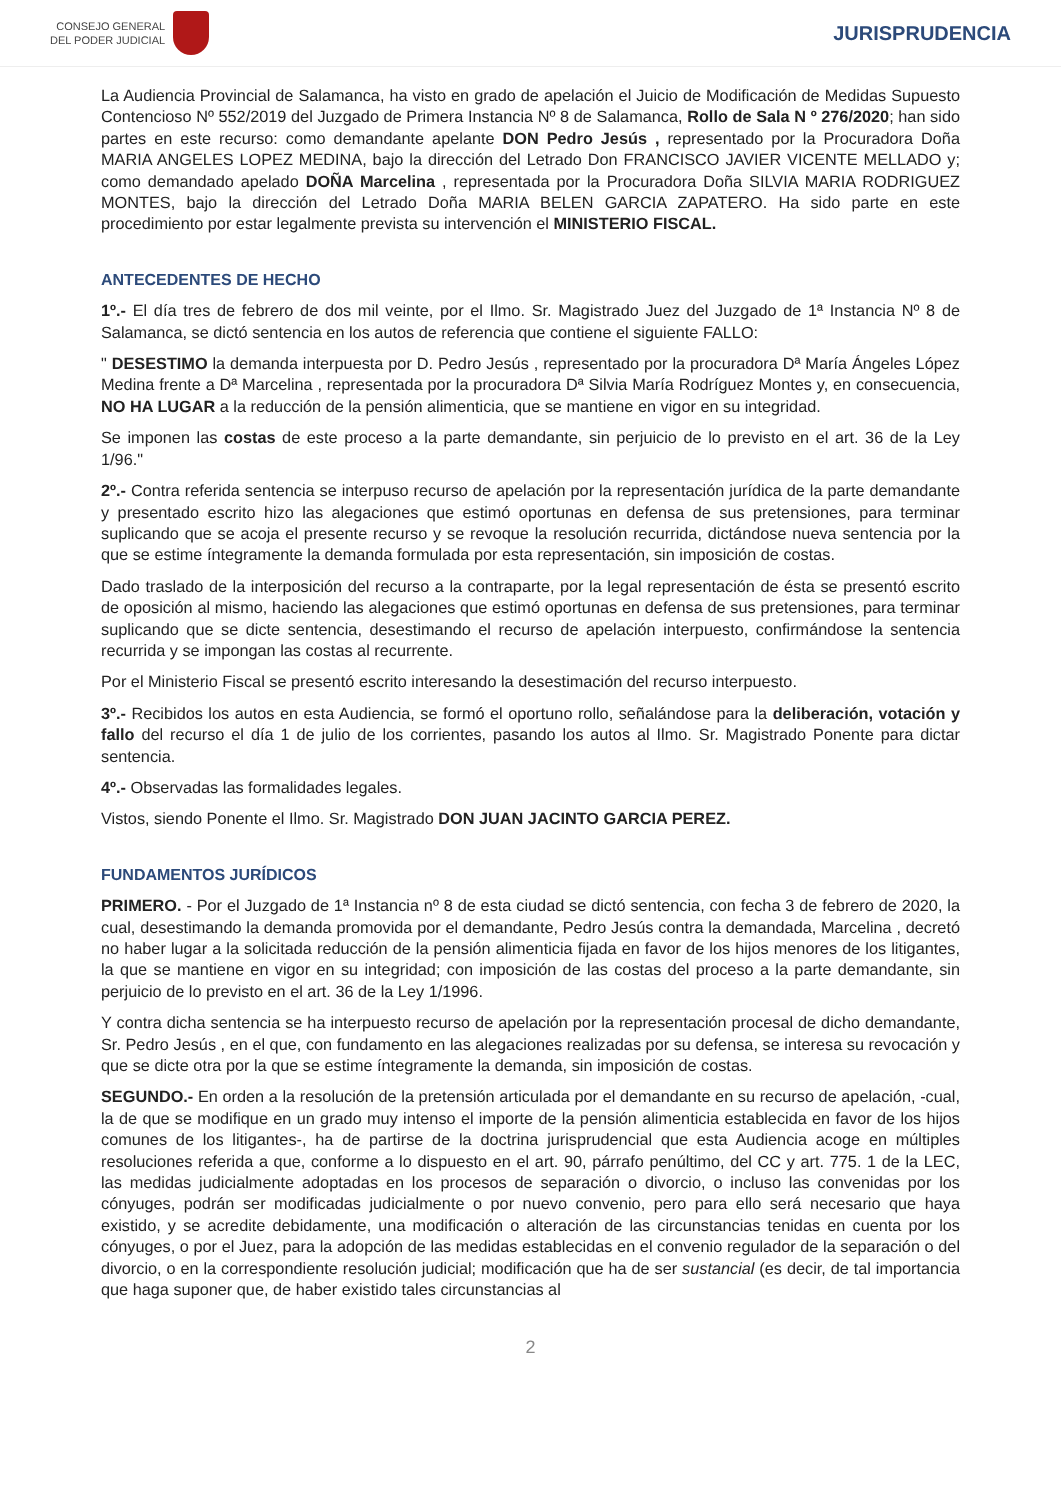CONSEJO GENERAL
DEL PODER JUDICIAL
JURISPRUDENCIA
La Audiencia Provincial de Salamanca, ha visto en grado de apelación el Juicio de Modificación de Medidas Supuesto Contencioso Nº 552/2019 del Juzgado de Primera Instancia Nº 8 de Salamanca, Rollo de Sala N º 276/2020; han sido partes en este recurso: como demandante apelante DON Pedro Jesús , representado por la Procuradora Doña MARIA ANGELES LOPEZ MEDINA, bajo la dirección del Letrado Don FRANCISCO JAVIER VICENTE MELLADO y; como demandado apelado DOÑA Marcelina , representada por la Procuradora Doña SILVIA MARIA RODRIGUEZ MONTES, bajo la dirección del Letrado Doña MARIA BELEN GARCIA ZAPATERO. Ha sido parte en este procedimiento por estar legalmente prevista su intervención el MINISTERIO FISCAL.
ANTECEDENTES DE HECHO
1º.- El día tres de febrero de dos mil veinte, por el Ilmo. Sr. Magistrado Juez del Juzgado de 1ª Instancia Nº 8 de Salamanca, se dictó sentencia en los autos de referencia que contiene el siguiente FALLO:
" DESESTIMO la demanda interpuesta por D. Pedro Jesús , representado por la procuradora Dª María Ángeles López Medina frente a Dª Marcelina , representada por la procuradora Dª Silvia María Rodríguez Montes y, en consecuencia, NO HA LUGAR a la reducción de la pensión alimenticia, que se mantiene en vigor en su integridad.
Se imponen las costas de este proceso a la parte demandante, sin perjuicio de lo previsto en el art. 36 de la Ley 1/96."
2º.- Contra referida sentencia se interpuso recurso de apelación por la representación jurídica de la parte demandante y presentado escrito hizo las alegaciones que estimó oportunas en defensa de sus pretensiones, para terminar suplicando que se acoja el presente recurso y se revoque la resolución recurrida, dictándose nueva sentencia por la que se estime íntegramente la demanda formulada por esta representación, sin imposición de costas.
Dado traslado de la interposición del recurso a la contraparte, por la legal representación de ésta se presentó escrito de oposición al mismo, haciendo las alegaciones que estimó oportunas en defensa de sus pretensiones, para terminar suplicando que se dicte sentencia, desestimando el recurso de apelación interpuesto, confirmándose la sentencia recurrida y se impongan las costas al recurrente.
Por el Ministerio Fiscal se presentó escrito interesando la desestimación del recurso interpuesto.
3º.- Recibidos los autos en esta Audiencia, se formó el oportuno rollo, señalándose para la deliberación, votación y fallo del recurso el día 1 de julio de los corrientes, pasando los autos al Ilmo. Sr. Magistrado Ponente para dictar sentencia.
4º.- Observadas las formalidades legales.
Vistos, siendo Ponente el Ilmo. Sr. Magistrado DON JUAN JACINTO GARCIA PEREZ.
FUNDAMENTOS JURÍDICOS
PRIMERO. - Por el Juzgado de 1ª Instancia nº 8 de esta ciudad se dictó sentencia, con fecha 3 de febrero de 2020, la cual, desestimando la demanda promovida por el demandante, Pedro Jesús contra la demandada, Marcelina , decretó no haber lugar a la solicitada reducción de la pensión alimenticia fijada en favor de los hijos menores de los litigantes, la que se mantiene en vigor en su integridad; con imposición de las costas del proceso a la parte demandante, sin perjuicio de lo previsto en el art. 36 de la Ley 1/1996.
Y contra dicha sentencia se ha interpuesto recurso de apelación por la representación procesal de dicho demandante, Sr. Pedro Jesús , en el que, con fundamento en las alegaciones realizadas por su defensa, se interesa su revocación y que se dicte otra por la que se estime íntegramente la demanda, sin imposición de costas.
SEGUNDO.- En orden a la resolución de la pretensión articulada por el demandante en su recurso de apelación, -cual, la de que se modifique en un grado muy intenso el importe de la pensión alimenticia establecida en favor de los hijos comunes de los litigantes-, ha de partirse de la doctrina jurisprudencial que esta Audiencia acoge en múltiples resoluciones referida a que, conforme a lo dispuesto en el art. 90, párrafo penúltimo, del CC y art. 775. 1 de la LEC, las medidas judicialmente adoptadas en los procesos de separación o divorcio, o incluso las convenidas por los cónyuges, podrán ser modificadas judicialmente o por nuevo convenio, pero para ello será necesario que haya existido, y se acredite debidamente, una modificación o alteración de las circunstancias tenidas en cuenta por los cónyuges, o por el Juez, para la adopción de las medidas establecidas en el convenio regulador de la separación o del divorcio, o en la correspondiente resolución judicial; modificación que ha de ser sustancial (es decir, de tal importancia que haga suponer que, de haber existido tales circunstancias al
2